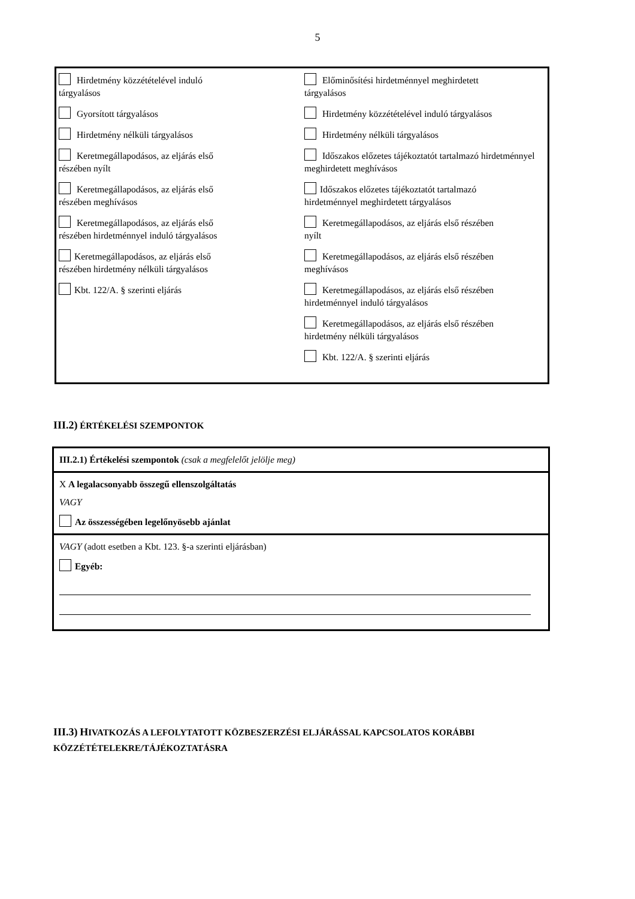5
Hirdetmény közzétételével induló
tárgyalásos
Gyorsított tárgyalásos
Hirdetmény nélküli tárgyalásos
Keretmegállapodásos, az eljárás első
részében nyílt
Keretmegállapodásos, az eljárás első
részében meghívásos
Keretmegállapodásos, az eljárás első
részében hirdetménnyel induló tárgyalásos
Keretmegállapodásos, az eljárás első
részében hirdetmény nélküli tárgyalásos
Kbt. 122/A. § szerinti eljárás
Előminősítési hirdetménnyel meghirdetett
tárgyalásos
Hirdetmény közzétételével induló tárgyalásos
Hirdetmény nélküli tárgyalásos
Időszakos előzetes tájékoztatót tartalmazó hirdetménnyel meghirdetett meghívásos
Időszakos előzetes tájékoztatót tartalmazó
hirdetménnyel meghirdetett tárgyalásos
Keretmegállapodásos, az eljárás első részében
nyílt
Keretmegállapodásos, az eljárás első részében
meghívásos
Keretmegállapodásos, az eljárás első részében
hirdetménnyel induló tárgyalásos
Keretmegállapodásos, az eljárás első részében
hirdetmény nélküli tárgyalásos
Kbt. 122/A. § szerinti eljárás
III.2) ÉRTÉKELÉSI SZEMPONTOK
III.2.1) Értékelési szempontok (csak a megfelelőt jelölje meg)
X A legalacsonyabb összegű ellenszolgáltatás
VAGY
Az összességében legelőnyösebb ajánlat
VAGY (adott esetben a Kbt. 123. §-a szerinti eljárásban)
Egyéb:
III.3) HIVATKOZÁS A LEFOLYTATOTT KÖZBESZERZÉSI ELJÁRÁSSAL KAPCSOLATOS KORÁBBI
KÖZZÉTÉTELEKRE/TÁJÉKOZTATÁSRA